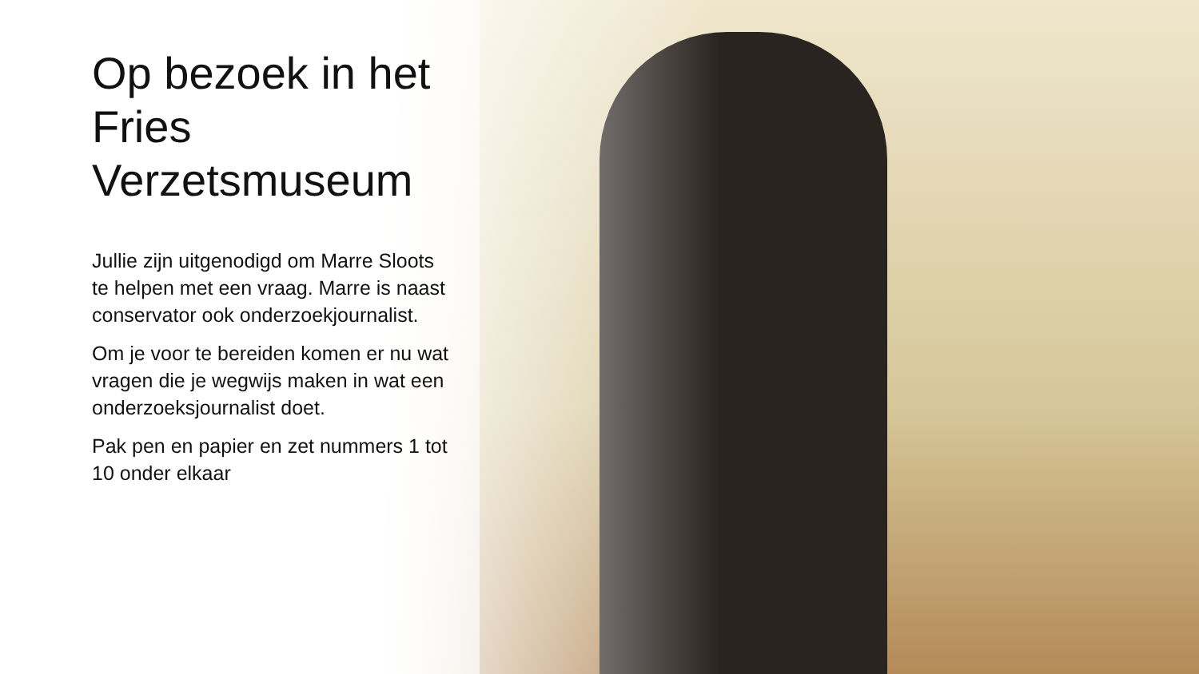Op bezoek in het Fries Verzetsmuseum
Jullie zijn uitgenodigd om Marre Sloots te helpen met een vraag. Marre is naast conservator ook onderzoekjournalist.
Om je voor te bereiden komen er nu wat vragen die je wegwijs maken in wat een onderzoeksjournalist doet.
Pak pen en papier en zet nummers 1 tot 10 onder elkaar